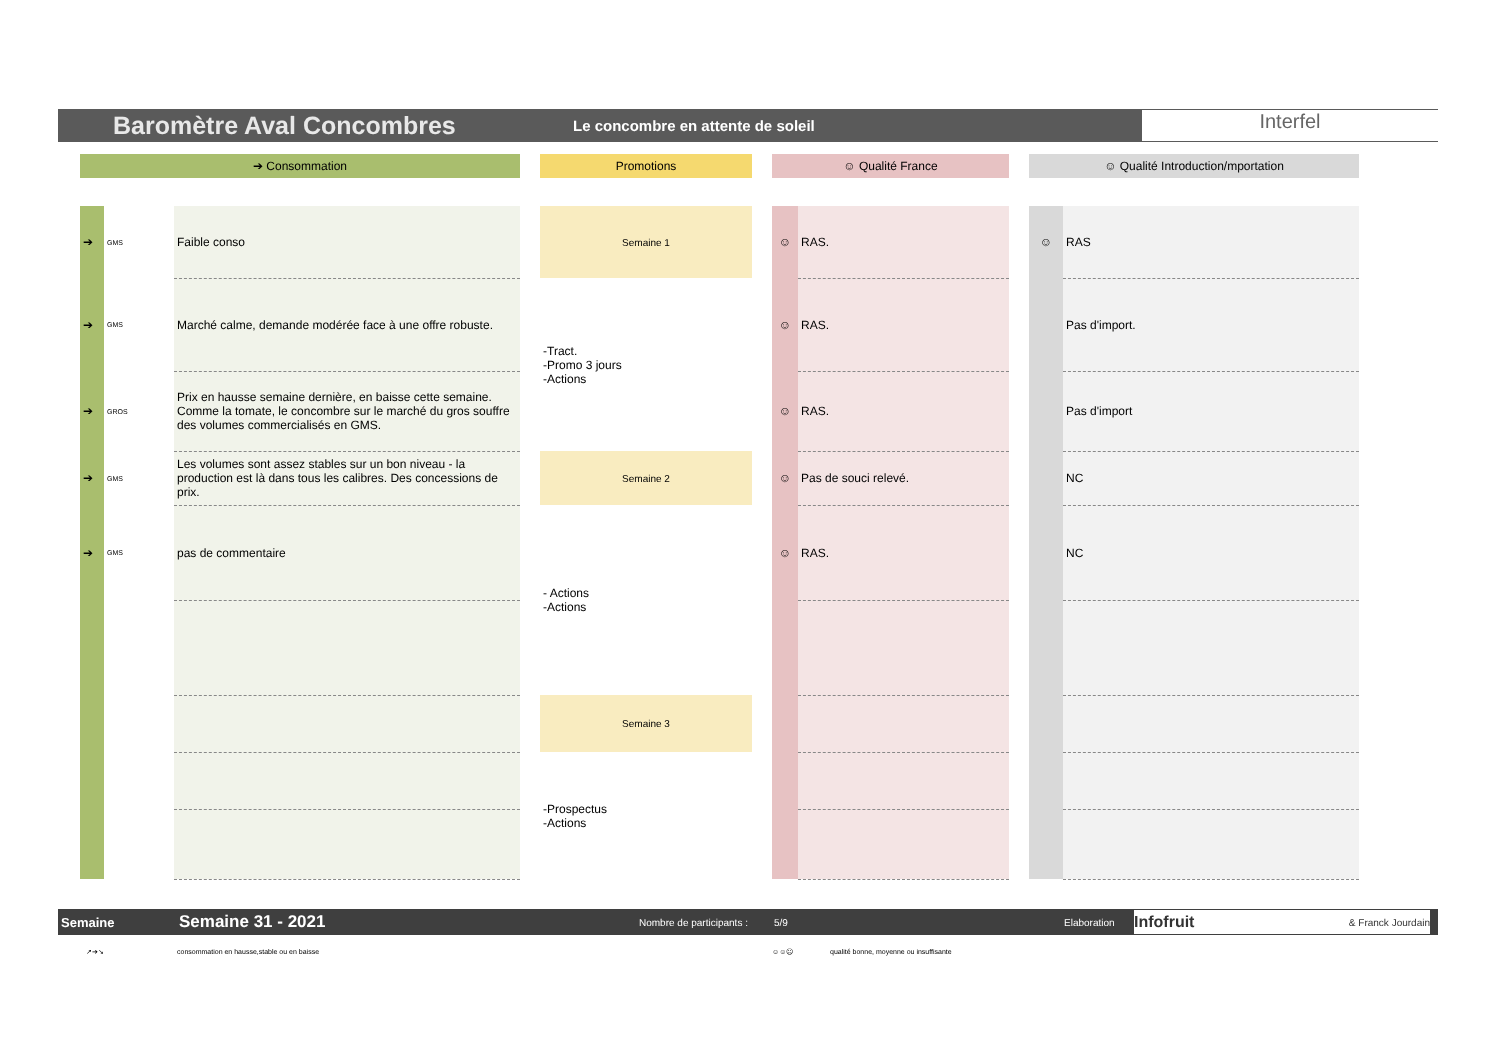Baromètre Aval Concombres
Le concombre en attente de soleil
Interfel
| ➔ Consommation | | | | Promotions | | ☺ Qualité France | | | ☺ Qualité Introduction/mportation | |
| --- | --- | --- | --- | --- | --- | --- | --- | --- | --- | --- |
| ➔ | GMS | Faible conso | | Semaine 1 | | ☺ | RAS. | | ☺ | RAS |
| ➔ | GMS | Marché calme, demande modérée face à une offre robuste. | | -Tract. -Promo 3 jours -Actions | | ☺ | RAS. | | | Pas d'import. |
| ➔ | GROS | Prix en hausse semaine dernière, en baisse cette semaine. Comme la tomate, le concombre sur le marché du gros souffre des volumes commercialisés en GMS. | | | | ☺ | RAS. | | | Pas d'import |
| ➔ | GMS | Les volumes sont assez stables sur un bon niveau - la production est là dans tous les calibres. Des concessions de prix. | | Semaine 2 | | ☺ | Pas de souci relevé. | | | NC |
| ➔ | GMS | pas de commentaire | | - Actions -Actions | | ☺ | RAS. | | | NC |
| | | | | Semaine 3 | | | | | | |
| | | | | -Prospectus -Actions | | | | | | |
Semaine Semaine 31 - 2021 Nombre de participants : 5/9 Elaboration Infofruit & Franck Jourdain
↗➔↘
consommation en hausse,stable ou en baisse
☺☺☹
qualité bonne, moyenne ou insuffisante